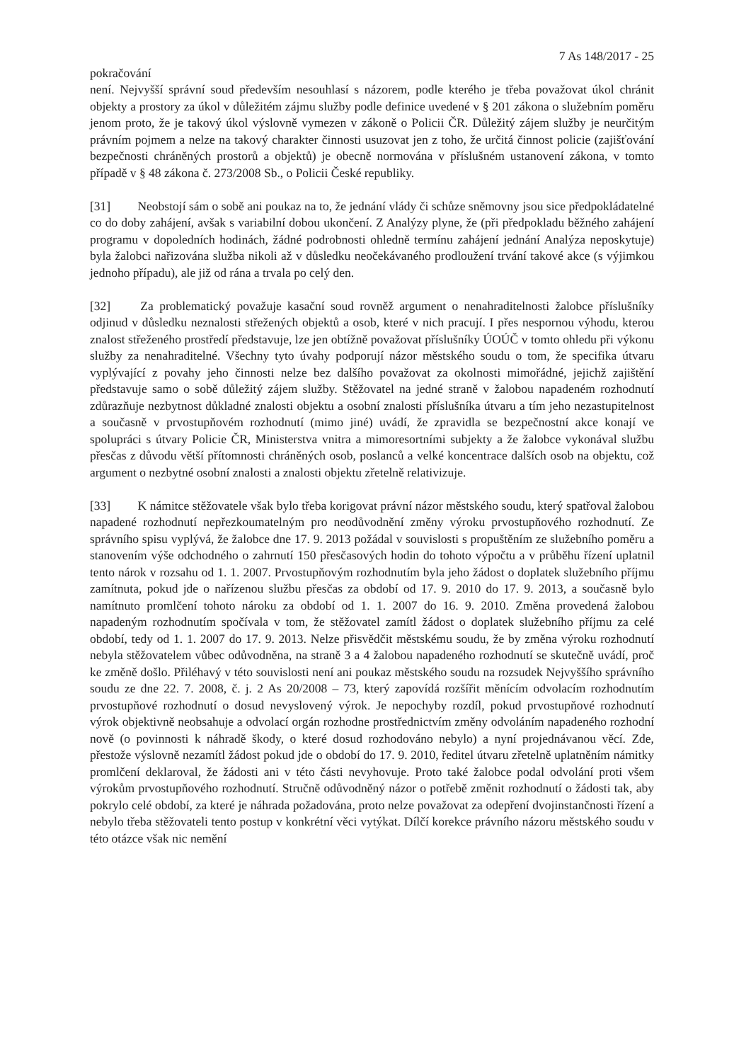7 As 148/2017 - 25
pokračování
není. Nejvyšší správní soud především nesouhlasí s názorem, podle kterého je třeba považovat úkol chránit objekty a prostory za úkol v důležitém zájmu služby podle definice uvedené v § 201 zákona o služebním poměru jenom proto, že je takový úkol výslovně vymezen v zákoně o Policii ČR. Důležitý zájem služby je neurčitým právním pojmem a nelze na takový charakter činnosti usuzovat jen z toho, že určitá činnost policie (zajišťování bezpečnosti chráněných prostorů a objektů) je obecně normována v příslušném ustanovení zákona, v tomto případě v § 48 zákona č. 273/2008 Sb., o Policii České republiky.
[31] Neobstojí sám o sobě ani poukaz na to, že jednání vlády či schůze sněmovny jsou sice předpokládatelné co do doby zahájení, avšak s variabilní dobou ukončení. Z Analýzy plyne, že (při předpokladu běžného zahájení programu v dopoledních hodinách, žádné podrobnosti ohledně termínu zahájení jednání Analýza neposkytuje) byla žalobci nařizována služba nikoli až v důsledku neočekávaného prodloužení trvání takové akce (s výjimkou jednoho případu), ale již od rána a trvala po celý den.
[32] Za problematický považuje kasační soud rovněž argument o nenahraditelnosti žalobce příslušníky odjinud v důsledku neznalosti střežených objektů a osob, které v nich pracují. I přes nespornou výhodu, kterou znalost střeženého prostředí představuje, lze jen obtížně považovat příslušníky ÚOÚČ v tomto ohledu při výkonu služby za nenahraditelné. Všechny tyto úvahy podporují názor městského soudu o tom, že specifika útvaru vyplývající z povahy jeho činnosti nelze bez dalšího považovat za okolnosti mimořádné, jejichž zajištění představuje samo o sobě důležitý zájem služby. Stěžovatel na jedné straně v žalobou napadeném rozhodnutí zdůrazňuje nezbytnost důkladné znalosti objektu a osobní znalosti příslušníka útvaru a tím jeho nezastupitelnost a současně v prvostupňovém rozhodnutí (mimo jiné) uvádí, že zpravidla se bezpečnostní akce konají ve spolupráci s útvary Policie ČR, Ministerstva vnitra a mimoresortními subjekty a že žalobce vykonával službu přesčas z důvodu větší přítomnosti chráněných osob, poslanců a velké koncentrace dalších osob na objektu, což argument o nezbytné osobní znalosti a znalosti objektu zřetelně relativizuje.
[33] K námitce stěžovatele však bylo třeba korigovat právní názor městského soudu, který spatřoval žalobou napadené rozhodnutí nepřezkoumatelným pro neodůvodnění změny výroku prvostupňového rozhodnutí. Ze správního spisu vyplývá, že žalobce dne 17. 9. 2013 požádal v souvislosti s propuštěním ze služebního poměru a stanovením výše odchodného o zahrnutí 150 přesčasových hodin do tohoto výpočtu a v průběhu řízení uplatnil tento nárok v rozsahu od 1. 1. 2007. Prvostupňovým rozhodnutím byla jeho žádost o doplatek služebního příjmu zamítnuta, pokud jde o nařízenou službu přesčas za období od 17. 9. 2010 do 17. 9. 2013, a současně bylo namítnuto promlčení tohoto nároku za období od 1. 1. 2007 do 16. 9. 2010. Změna provedená žalobou napadeným rozhodnutím spočívala v tom, že stěžovatel zamítl žádost o doplatek služebního příjmu za celé období, tedy od 1. 1. 2007 do 17. 9. 2013. Nelze přisvědčit městskému soudu, že by změna výroku rozhodnutí nebyla stěžovatelem vůbec odůvodněna, na straně 3 a 4 žalobou napadeného rozhodnutí se skutečně uvádí, proč ke změně došlo. Přiléhavý v této souvislosti není ani poukaz městského soudu na rozsudek Nejvyššího správního soudu ze dne 22. 7. 2008, č. j. 2 As 20/2008 – 73, který zapovídá rozšířit měnícím odvolacím rozhodnutím prvostupňové rozhodnutí o dosud nevyslovený výrok. Je nepochyby rozdíl, pokud prvostupňové rozhodnutí výrok objektivně neobsahuje a odvolací orgán rozhodne prostřednictvím změny odvoláním napadeného rozhodní nově (o povinnosti k náhradě škody, o které dosud rozhodováno nebylo) a nyní projednávanou věcí. Zde, přestože výslovně nezamítl žádost pokud jde o období do 17. 9. 2010, ředitel útvaru zřetelně uplatněním námitky promlčení deklaroval, že žádosti ani v této části nevyhovuje. Proto také žalobce podal odvolání proti všem výrokům prvostupňového rozhodnutí. Stručně odůvodněný názor o potřebě změnit rozhodnutí o žádosti tak, aby pokrylo celé období, za které je náhrada požadována, proto nelze považovat za odepření dvojinstančnosti řízení a nebylo třeba stěžovateli tento postup v konkrétní věci vytýkat. Dílčí korekce právního názoru městského soudu v této otázce však nic nemění